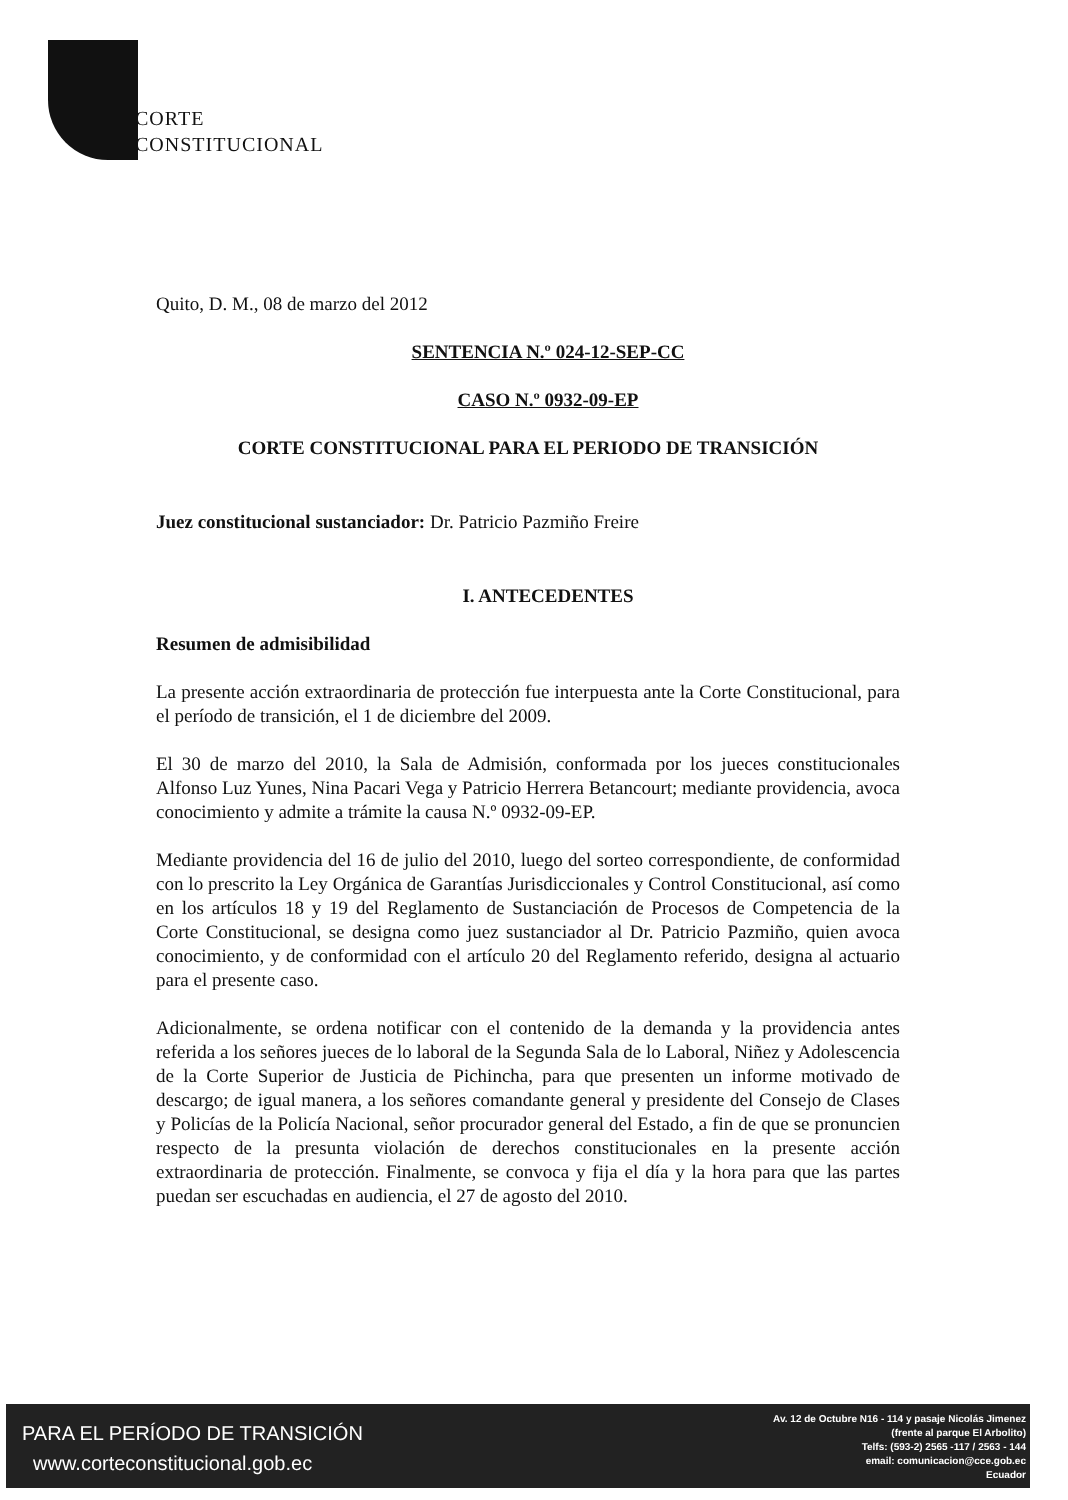CORTE
CONSTITUCIONAL
Quito, D. M., 08 de marzo del 2012
SENTENCIA N.º 024-12-SEP-CC
CASO N.º 0932-09-EP
CORTE CONSTITUCIONAL PARA EL PERIODO DE TRANSICIÓN
Juez constitucional sustanciador: Dr. Patricio Pazmiño Freire
I. ANTECEDENTES
Resumen de admisibilidad
La presente acción extraordinaria de protección fue interpuesta ante la Corte Constitucional, para el período de transición, el 1 de diciembre del 2009.
El 30 de marzo del 2010, la Sala de Admisión, conformada por los jueces constitucionales Alfonso Luz Yunes, Nina Pacari Vega y Patricio Herrera Betancourt; mediante providencia, avoca conocimiento y admite a trámite la causa N.º 0932-09-EP.
Mediante providencia del 16 de julio del 2010, luego del sorteo correspondiente, de conformidad con lo prescrito la Ley Orgánica de Garantías Jurisdiccionales y Control Constitucional, así como en los artículos 18 y 19 del Reglamento de Sustanciación de Procesos de Competencia de la Corte Constitucional, se designa como juez sustanciador al Dr. Patricio Pazmiño, quien avoca conocimiento, y de conformidad con el artículo 20 del Reglamento referido, designa al actuario para el presente caso.
Adicionalmente, se ordena notificar con el contenido de la demanda y la providencia antes referida a los señores jueces de lo laboral de la Segunda Sala de lo Laboral, Niñez y Adolescencia de la Corte Superior de Justicia de Pichincha, para que presenten un informe motivado de descargo; de igual manera, a los señores comandante general y presidente del Consejo de Clases y Policías de la Policía Nacional, señor procurador general del Estado, a fin de que se pronuncien respecto de la presunta violación de derechos constitucionales en la presente acción extraordinaria de protección. Finalmente, se convoca y fija el día y la hora para que las partes puedan ser escuchadas en audiencia, el 27 de agosto del 2010.
PARA EL PERÍODO DE TRANSICIÓN
www.corteconstitucional.gob.ec
Av. 12 de Octubre N16 - 114 y pasaje Nicolás Jimenez
(frente al parque El Arbolito)
Telfs: (593-2) 2565 -117 / 2563 - 144
email: comunicacion@cce.gob.ec
Ecuador